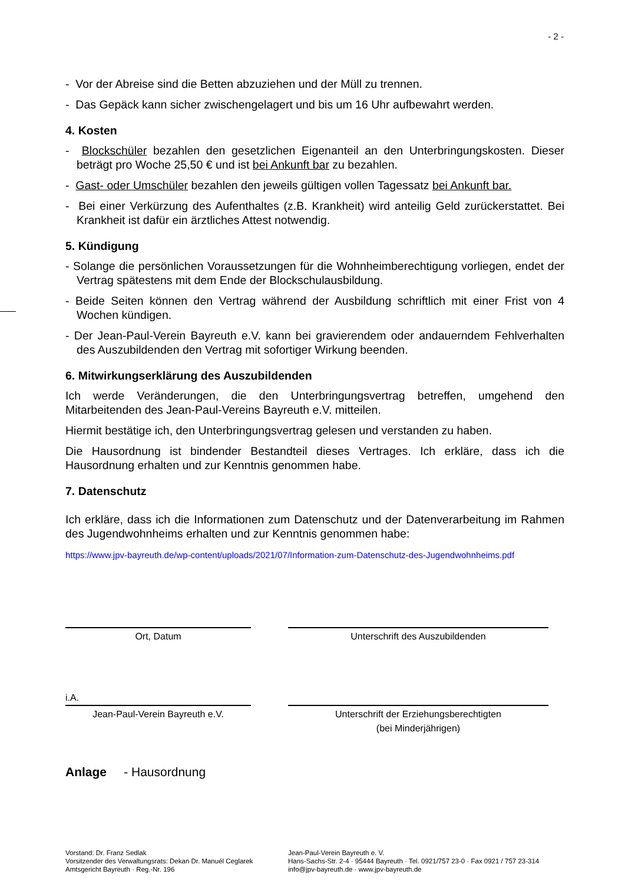- 2 -
- Vor der Abreise sind die Betten abzuziehen und der Müll zu trennen.
- Das Gepäck kann sicher zwischengelagert und bis um 16 Uhr aufbewahrt werden.
4. Kosten
- Blockschüler bezahlen den gesetzlichen Eigenanteil an den Unterbringungskosten. Dieser beträgt pro Woche 25,50 € und ist bei Ankunft bar zu bezahlen.
- Gast- oder Umschüler bezahlen den jeweils gültigen vollen Tagessatz bei Ankunft bar.
- Bei einer Verkürzung des Aufenthaltes (z.B. Krankheit) wird anteilig Geld zurückerstattet. Bei Krankheit ist dafür ein ärztliches Attest notwendig.
5. Kündigung
- Solange die persönlichen Voraussetzungen für die Wohnheimberechtigung vorliegen, endet der Vertrag spätestens mit dem Ende der Blockschulausbildung.
- Beide Seiten können den Vertrag während der Ausbildung schriftlich mit einer Frist von 4 Wochen kündigen.
- Der Jean-Paul-Verein Bayreuth e.V. kann bei gravierendem oder andauerndem Fehlverhalten des Auszubildenden den Vertrag mit sofortiger Wirkung beenden.
6. Mitwirkungserklärung des Auszubildenden
Ich werde Veränderungen, die den Unterbringungsvertrag betreffen, umgehend den Mitarbeitenden des Jean-Paul-Vereins Bayreuth e.V. mitteilen.
Hiermit bestätige ich, den Unterbringungsvertrag gelesen und verstanden zu haben.
Die Hausordnung ist bindender Bestandteil dieses Vertrages. Ich erkläre, dass ich die Hausordnung erhalten und zur Kenntnis genommen habe.
7. Datenschutz
Ich erkläre, dass ich die Informationen zum Datenschutz und der Datenverarbeitung im Rahmen des Jugendwohnheims erhalten und zur Kenntnis genommen habe:
https://www.jpv-bayreuth.de/wp-content/uploads/2021/07/Information-zum-Datenschutz-des-Jugendwohnheims.pdf
Ort, Datum Unterschrift des Auszubildenden
i.A.
Jean-Paul-Verein Bayreuth e.V. Unterschrift der Erziehungsberechtigten
(bei Minderjährigen)
Anlage - Hausordnung
Vorstand: Dr. Franz Sedlak
Vorsitzender des Verwaltungsrats: Dekan Dr. Manuél Ceglarek
Amtsgericht Bayreuth · Reg.-Nr. 196
Jean-Paul-Verein Bayreuth e. V.
Hans-Sachs-Str. 2-4 · 95444 Bayreuth · Tel. 0921/757 23-0 · Fax 0921 / 757 23-314
info@jpv-bayreuth.de · www.jpv-bayreuth.de